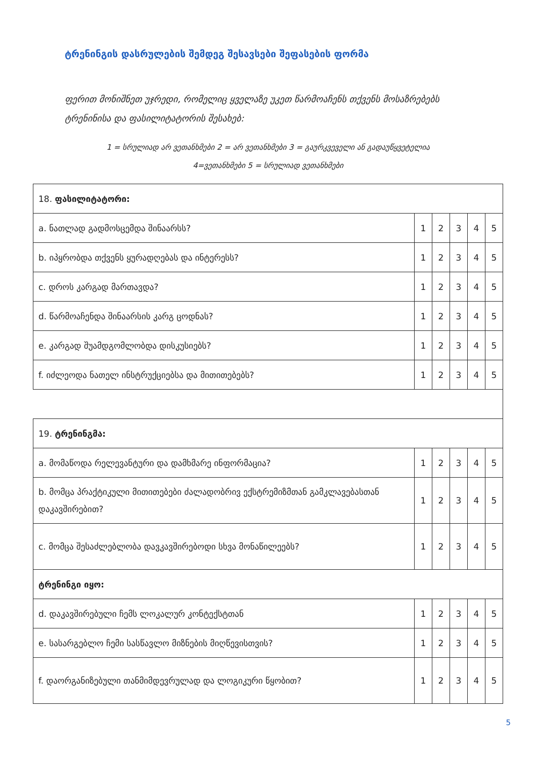ტრენინგის დასრულების შემდეგ შესავსები შეფასების ფორმა
ფერით მონიშნეთ უჯრედი, რომელიც ყველაზე უკეთ წარმოაჩენს თქვენს მოსაზრებებს ტრენინისა და ფასილიტატორის შესახებ:
1 = სრულიად არ ვეთანხმები 2 = არ ვეთანხმები 3 = გაურკვეველი ან გადაუწყვეტელია
4=ვეთანხმები 5 = სრულიად ვეთანხმები
| 18. ფასილიტატორი: | | | | | |
| a. ნათლად გადმოსცემდა შინაარსს? | 1 | 2 | 3 | 4 | 5 |
| b. იპყრობდა თქვენს ყურადღებას და ინტერესს? | 1 | 2 | 3 | 4 | 5 |
| c. დროს კარგად მართავდა? | 1 | 2 | 3 | 4 | 5 |
| d. წარმოაჩენდა შინაარსის კარგ ცოდნას? | 1 | 2 | 3 | 4 | 5 |
| e. კარგად შუამდგომლობდა დისკუსიებს? | 1 | 2 | 3 | 4 | 5 |
| f. იძლეოდა ნათელ ინსტრუქციებსა და მითითებებს? | 1 | 2 | 3 | 4 | 5 |
| 19. ტრენინგმა: | | | | | |
| a. მომაწოდა რელევანტური და დამხმარე ინფორმაცია? | 1 | 2 | 3 | 4 | 5 |
| b. მომცა პრაქტიკული მითითებები ძალადობრივ ექსტრემიზმთან გამკლავებასთან დაკავშირებით? | 1 | 2 | 3 | 4 | 5 |
| c. მომცა შესაძლებლობა დავკავშირებოდი სხვა მონაწილეებს? | 1 | 2 | 3 | 4 | 5 |
| ტრენინგი იყო: | | | | | |
| d. დაკავშირებული ჩემს ლოკალურ კონტექსტთან | 1 | 2 | 3 | 4 | 5 |
| e. სასარგებლო ჩემი სასწავლო მიზნების მიღწევისთვის? | 1 | 2 | 3 | 4 | 5 |
| f. დაორგანიზებული თანმიმდევრულად და ლოგიკური წყობით? | 1 | 2 | 3 | 4 | 5 |
5